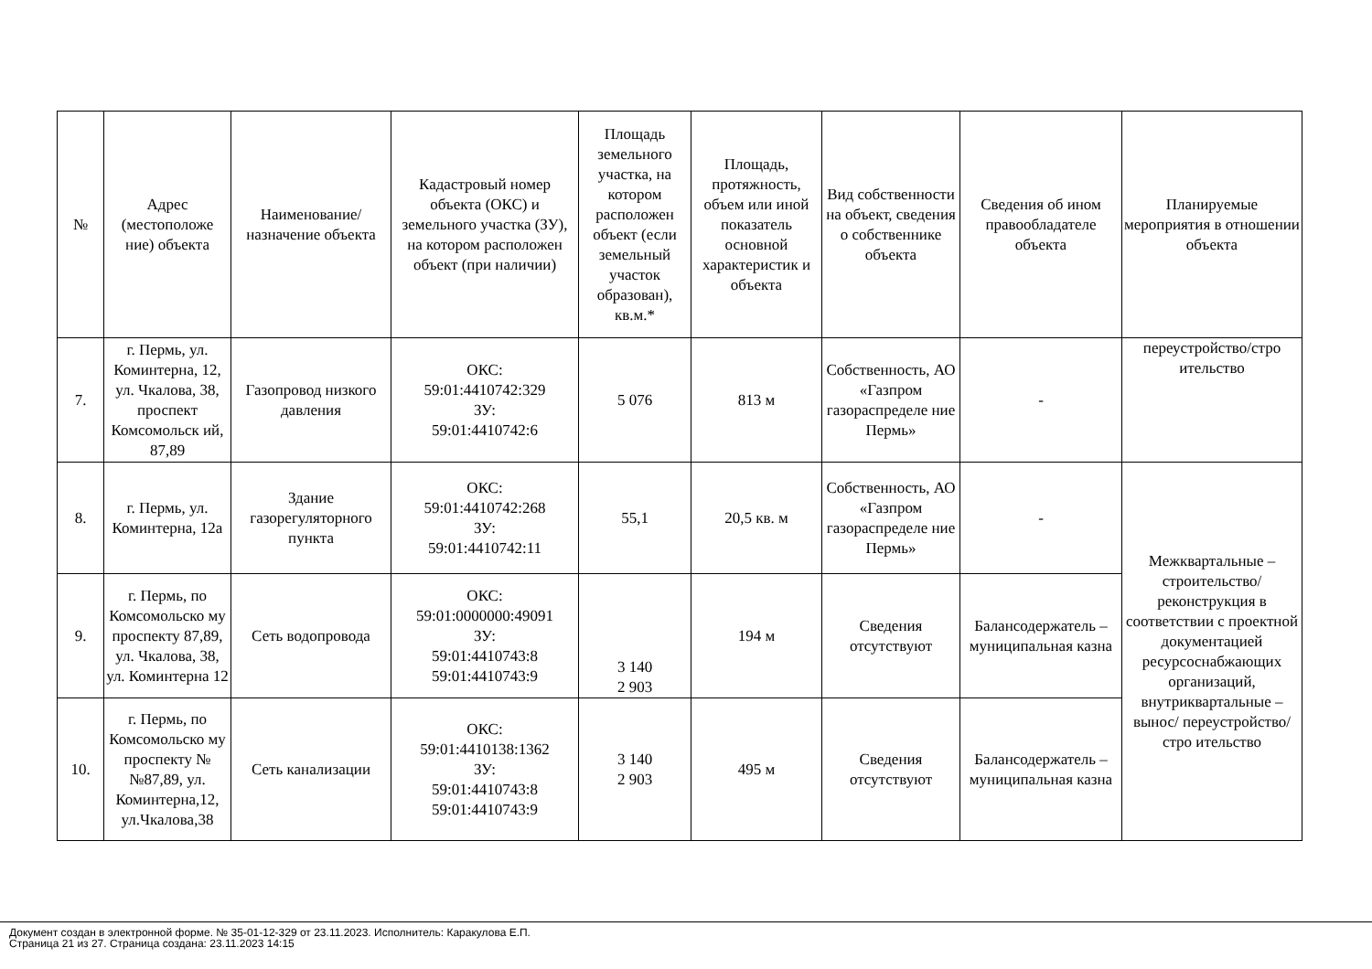| № | Адрес (местоположе ние) объекта | Наименование/ назначение объекта | Кадастровый номер объекта (ОКС) и земельного участка (ЗУ), на котором расположен объект (при наличии) | Площадь земельного участка, на котором расположен объект (если земельный участок образован), кв.м.* | Площадь, протяжность, объем или иной показатель основной характеристик и объекта | Вид собственности на объект, сведения о собственнике объекта | Сведения об ином правообладателе объекта | Планируемые мероприятия в отношении объекта |
| --- | --- | --- | --- | --- | --- | --- | --- | --- |
| 7. | г. Пермь, ул. Коминтерна, 12, ул. Чкалова, 38, проспект Комсомольск ий, 87,89 | Газопровод низкого давления | ОКС: 59:01:4410742:329 ЗУ: 59:01:4410742:6 | 5 076 | 813 м | Собственность, АО «Газпром газораспределе ние Пермь» | - | переустройство/стро ительство |
| 8. | г. Пермь, ул. Коминтерна, 12а | Здание газорегуляторного пункта | ОКС: 59:01:4410742:268 ЗУ: 59:01:4410742:11 | 55,1 | 20,5 кв. м | Собственность, АО «Газпром газораспределе ние Пермь» | - | Межквартальные – строительство/ реконструкция в соответствии с проектной документацией ресурсоснабжающих организаций, внутриквартальные –вынос/ переустройство/стро ительство |
| 9. | г. Пермь, по Комсомольско му проспекту 87,89, ул. Чкалова, 38, ул. Коминтерна 12 | Сеть водопровода | ОКС: 59:01:0000000:49091 ЗУ: 59:01:4410743:8 59:01:4410743:9 | 3 140 2 903 | 194 м | Сведения отсутствуют | Балансодержатель – муниципальная казна | |
| 10. | г. Пермь, по Комсомольско му проспекту №№87,89, ул. Коминтерна,12, ул.Чкалова,38 | Сеть канализации | ОКС: 59:01:4410138:1362 ЗУ: 59:01:4410743:8 59:01:4410743:9 | 3 140 2 903 | 495 м | Сведения отсутствуют | Балансодержатель – муниципальная казна | |
Документ создан в электронной форме. № 35-01-12-329 от 23.11.2023. Исполнитель: Каракулова Е.П.
Страница 21 из 27. Страница создана: 23.11.2023 14:15